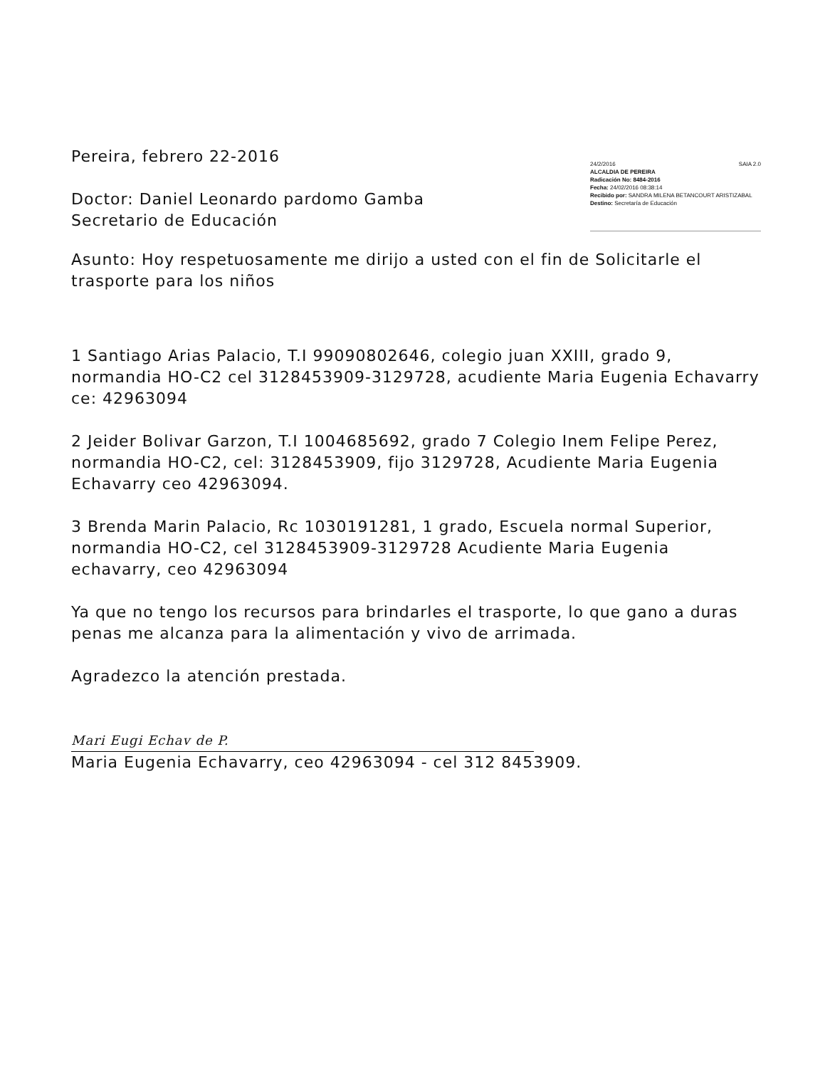Pereira, febrero 22-2016
Doctor: Daniel Leonardo pardomo Gamba
Secretario de Educación
24/2/2016 SAIA 2.0
ALCALDIA DE PEREIRA
Radicación No: 8484-2016
Fecha: 24/02/2016 08:38:14
Recibido por: SANDRA MILENA BETANCOURT ARISTIZABAL
Destino: Secretaría de Educación
Asunto: Hoy respetuosamente me dirijo a usted con el fin de Solicitarle el trasporte para los niños
1 Santiago Arias Palacio, T.I 99090802646, colegio juan XXIII, grado 9, normandia HO-C2 cel 3128453909-3129728, acudiente Maria Eugenia Echavarry ce: 42963094
2 Jeider Bolivar Garzon, T.I 1004685692, grado 7 Colegio Inem Felipe Perez, normandia HO-C2, cel: 3128453909, fijo 3129728, Acudiente Maria Eugenia Echavarry ceo 42963094.
3 Brenda Marin Palacio, Rc 1030191281, 1 grado, Escuela normal Superior, normandia HO-C2, cel 3128453909-3129728 Acudiente Maria Eugenia echavarry, ceo 42963094
Ya que no tengo los recursos para brindarles el trasporte, lo que gano a duras penas me alcanza para la alimentación y vivo de arrimada.
Agradezco la atención prestada.
Mari Eugi Echav de P.
Maria Eugenia Echavarry, ceo 42963094 - cel 312 8453909.